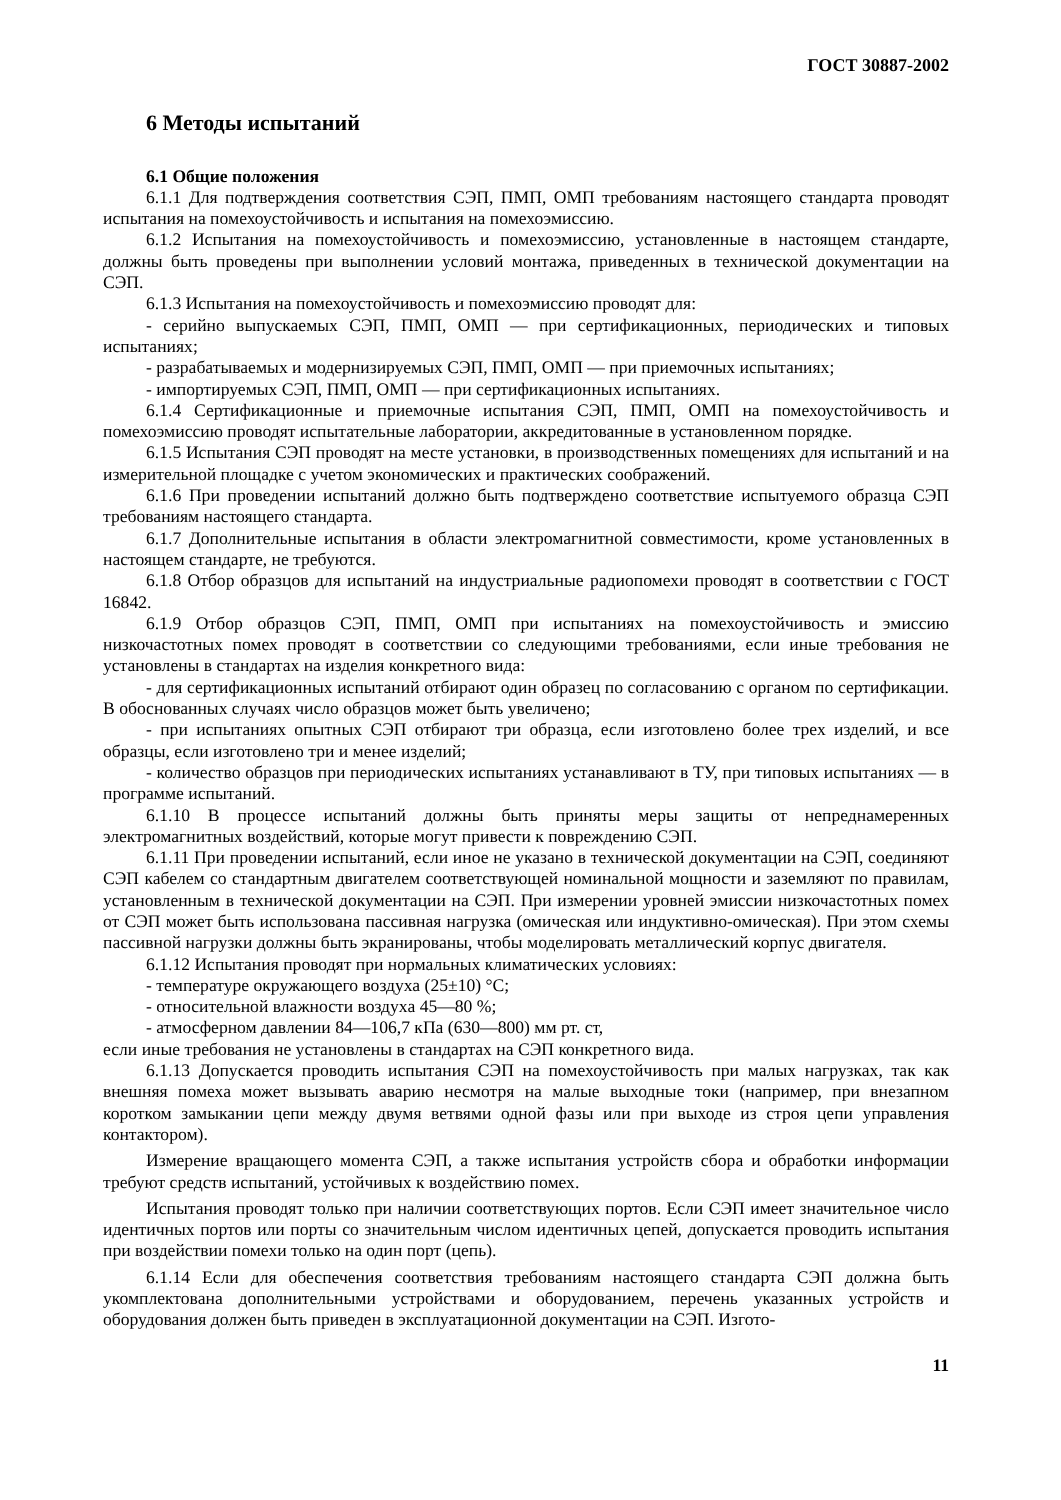ГОСТ 30887-2002
6 Методы испытаний
6.1 Общие положения
6.1.1 Для подтверждения соответствия СЭП, ПМП, ОМП требованиям настоящего стандарта проводят испытания на помехоустойчивость и испытания на помехоэмиссию.
6.1.2 Испытания на помехоустойчивость и помехоэмиссию, установленные в настоящем стандарте, должны быть проведены при выполнении условий монтажа, приведенных в технической документации на СЭП.
6.1.3 Испытания на помехоустойчивость и помехоэмиссию проводят для:
- серийно выпускаемых СЭП, ПМП, ОМП — при сертификационных, периодических и типовых испытаниях;
- разрабатываемых и модернизируемых СЭП, ПМП, ОМП — при приемочных испытаниях;
- импортируемых СЭП, ПМП, ОМП — при сертификационных испытаниях.
6.1.4 Сертификационные и приемочные испытания СЭП, ПМП, ОМП на помехоустойчивость и помехоэмиссию проводят испытательные лаборатории, аккредитованные в установленном порядке.
6.1.5 Испытания СЭП проводят на месте установки, в производственных помещениях для испытаний и на измерительной площадке с учетом экономических и практических соображений.
6.1.6 При проведении испытаний должно быть подтверждено соответствие испытуемого образца СЭП требованиям настоящего стандарта.
6.1.7 Дополнительные испытания в области электромагнитной совместимости, кроме установленных в настоящем стандарте, не требуются.
6.1.8 Отбор образцов для испытаний на индустриальные радиопомехи проводят в соответствии с ГОСТ 16842.
6.1.9 Отбор образцов СЭП, ПМП, ОМП при испытаниях на помехоустойчивость и эмиссию низкочастотных помех проводят в соответствии со следующими требованиями, если иные требования не установлены в стандартах на изделия конкретного вида:
- для сертификационных испытаний отбирают один образец по согласованию с органом по сертификации. В обоснованных случаях число образцов может быть увеличено;
- при испытаниях опытных СЭП отбирают три образца, если изготовлено более трех изделий, и все образцы, если изготовлено три и менее изделий;
- количество образцов при периодических испытаниях устанавливают в ТУ, при типовых испытаниях — в программе испытаний.
6.1.10 В процессе испытаний должны быть приняты меры защиты от непреднамеренных электромагнитных воздействий, которые могут привести к повреждению СЭП.
6.1.11 При проведении испытаний, если иное не указано в технической документации на СЭП, соединяют СЭП кабелем со стандартным двигателем соответствующей номинальной мощности и заземляют по правилам, установленным в технической документации на СЭП. При измерении уровней эмиссии низкочастотных помех от СЭП может быть использована пассивная нагрузка (омическая или индуктивно-омическая). При этом схемы пассивной нагрузки должны быть экранированы, чтобы моделировать металлический корпус двигателя.
6.1.12 Испытания проводят при нормальных климатических условиях:
- температуре окружающего воздуха (25±10) °С;
- относительной влажности воздуха 45—80 %;
- атмосферном давлении 84—106,7 кПа (630—800) мм рт. ст,
если иные требования не установлены в стандартах на СЭП конкретного вида.
6.1.13 Допускается проводить испытания СЭП на помехоустойчивость при малых нагрузках, так как внешняя помеха может вызывать аварию несмотря на малые выходные токи (например, при внезапном коротком замыкании цепи между двумя ветвями одной фазы или при выходе из строя цепи управления контактором).
Измерение вращающего момента СЭП, а также испытания устройств сбора и обработки информации требуют средств испытаний, устойчивых к воздействию помех.
Испытания проводят только при наличии соответствующих портов. Если СЭП имеет значительное число идентичных портов или порты со значительным числом идентичных цепей, допускается проводить испытания при воздействии помехи только на один порт (цепь).
6.1.14 Если для обеспечения соответствия требованиям настоящего стандарта СЭП должна быть укомплектована дополнительными устройствами и оборудованием, перечень указанных устройств и оборудования должен быть приведен в эксплуатационной документации на СЭП. Изгото-
11